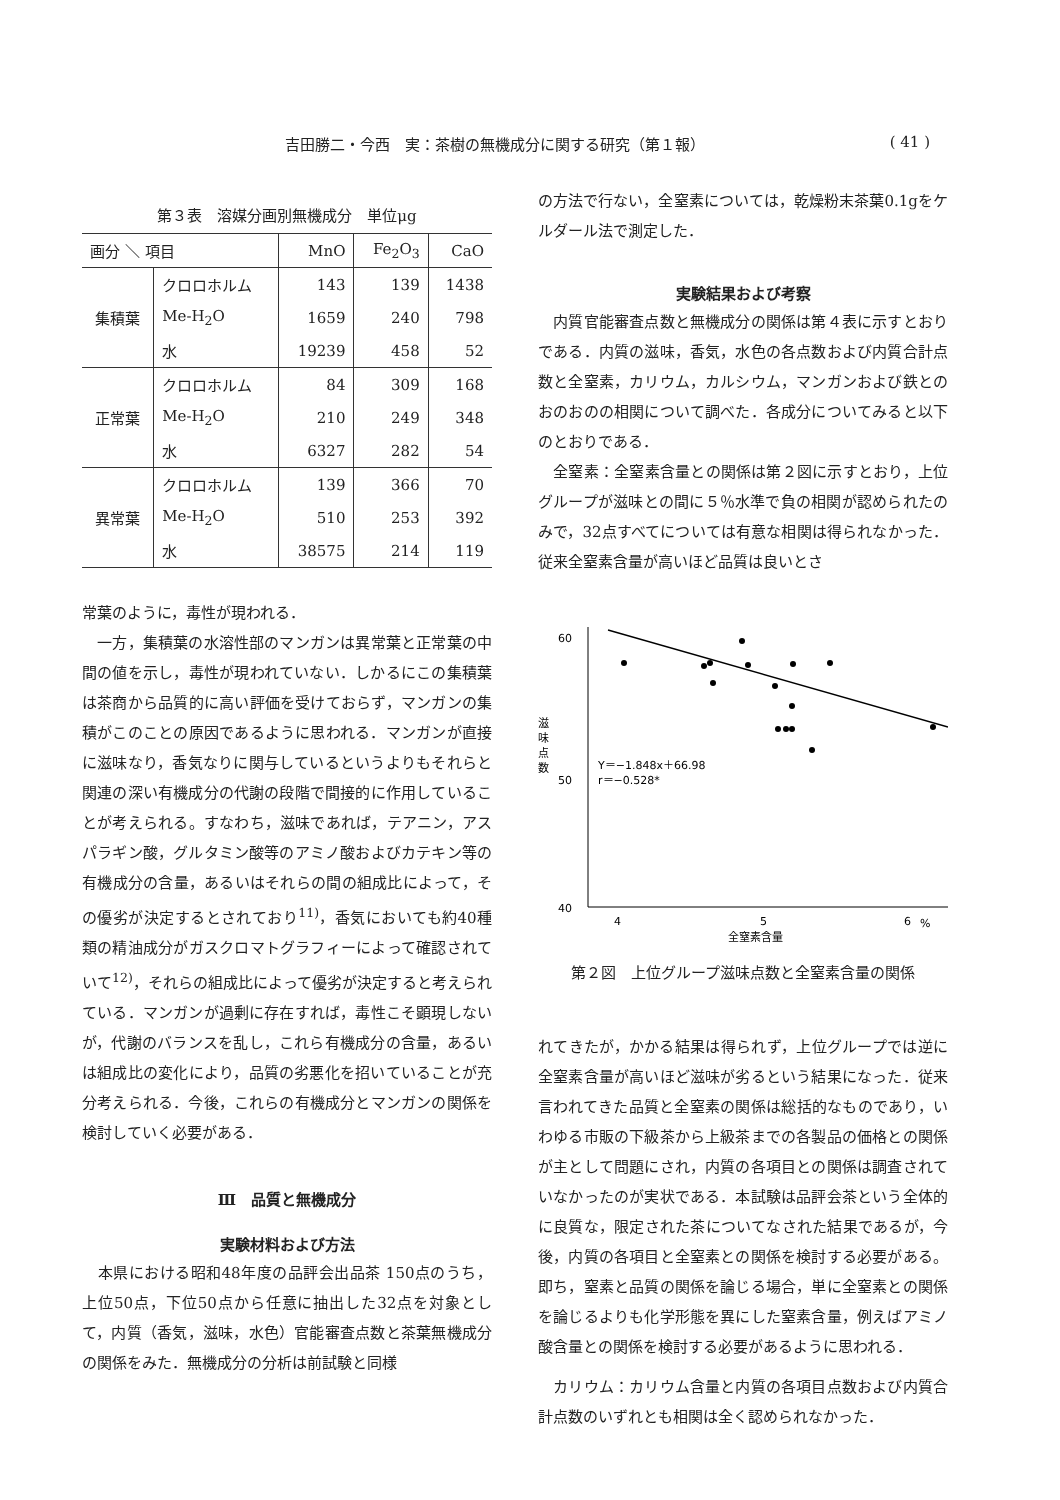吉田勝二・今西　実：茶樹の無機成分に関する研究（第１報） ( 41 )
第３表　溶媒分画別無機成分　単位μg
| 画分 ＼ 項目 | | MnO | Fe<sub>2</sub>O<sub>3</sub> | CaO |
| --- | --- | --- | --- | --- |
| 集積葉 | クロロホルム | 143 | 139 | 1438 |
| | Me-H<sub>2</sub>O | 1659 | 240 | 798 |
| | 水 | 19239 | 458 | 52 |
| 正常葉 | クロロホルム | 84 | 309 | 168 |
| | Me-H<sub>2</sub>O | 210 | 249 | 348 |
| | 水 | 6327 | 282 | 54 |
| 異常葉 | クロロホルム | 139 | 366 | 70 |
| | Me-H<sub>2</sub>O | 510 | 253 | 392 |
| | 水 | 38575 | 214 | 119 |
常葉のように，毒性が現われる．
　一方，集積葉の水溶性部のマンガンは異常葉と正常葉の中間の値を示し，毒性が現われていない．しかるにこの集積葉は茶商から品質的に高い評価を受けておらず，マンガンの集積がこのことの原因であるように思われる．マンガンが直接に滋味なり，香気なりに関与しているというよりもそれらと関連の深い有機成分の代謝の段階で間接的に作用していることが考えられる。すなわち，滋味であれば，テアニン，アスパラギン酸，グルタミン酸等のアミノ酸およびカテキン等の有機成分の含量，あるいはそれらの間の組成比によって，その優劣が決定するとされており<sup>11)</sup>，香気においても約40種類の精油成分がガスクロマトグラフィーによって確認されていて<sup>12)</sup>，それらの組成比によって優劣が決定すると考えられている．マンガンが過剰に存在すれば，毒性こそ顕現しないが，代謝のバランスを乱し，これら有機成分の含量，あるいは組成比の変化により，品質の劣悪化を招いていることが充分考えられる．今後，これらの有機成分とマンガンの関係を検討していく必要がある．
Ⅲ　品質と無機成分
実験材料および方法
　本県における昭和48年度の品評会出品茶 150点のうち，上位50点，下位50点から任意に抽出した32点を対象として，内質（香気，滋味，水色）官能審査点数と茶葉無機成分の関係をみた．無機成分の分析は前試験と同様
の方法で行ない，全窒素については，乾燥粉末茶葉0.1gをケルダール法で測定した．
実験結果および考察
　内質官能審査点数と無機成分の関係は第４表に示すとおりである．内質の滋味，香気，水色の各点数および内質合計点数と全窒素，カリウム，カルシウム，マンガンおよび鉄とのおのおのの相関について調べた．各成分についてみると以下のとおりである．
　全窒素：全窒素含量との関係は第２図に示すとおり，上位グループが滋味との間に５％水準で負の相関が認められたのみで，32点すべてについては有意な相関は得られなかった．従来全窒素含量が高いほど品質は良いとさ
60
50
40
4
5
6
%
全窒素含量
滋
味
点
数
Y＝−1.848x＋66.98
r＝−0.528*
第２図　上位グループ滋味点数と全窒素含量の関係
れてきたが，かかる結果は得られず，上位グループでは逆に全窒素含量が高いほど滋味が劣るという結果になった．従来言われてきた品質と全窒素の関係は総括的なものであり，いわゆる市販の下級茶から上級茶までの各製品の価格との関係が主として問題にされ，内質の各項目との関係は調査されていなかったのが実状である．本試験は品評会茶という全体的に良質な，限定された茶についてなされた結果であるが，今後，内質の各項目と全窒素との関係を検討する必要がある。即ち，窒素と品質の関係を論じる場合，単に全窒素との関係を論じるよりも化学形態を異にした窒素含量，例えばアミノ酸含量との関係を検討する必要があるように思われる．
　カリウム：カリウム含量と内質の各項目点数および内質合計点数のいずれとも相関は全く認められなかった．